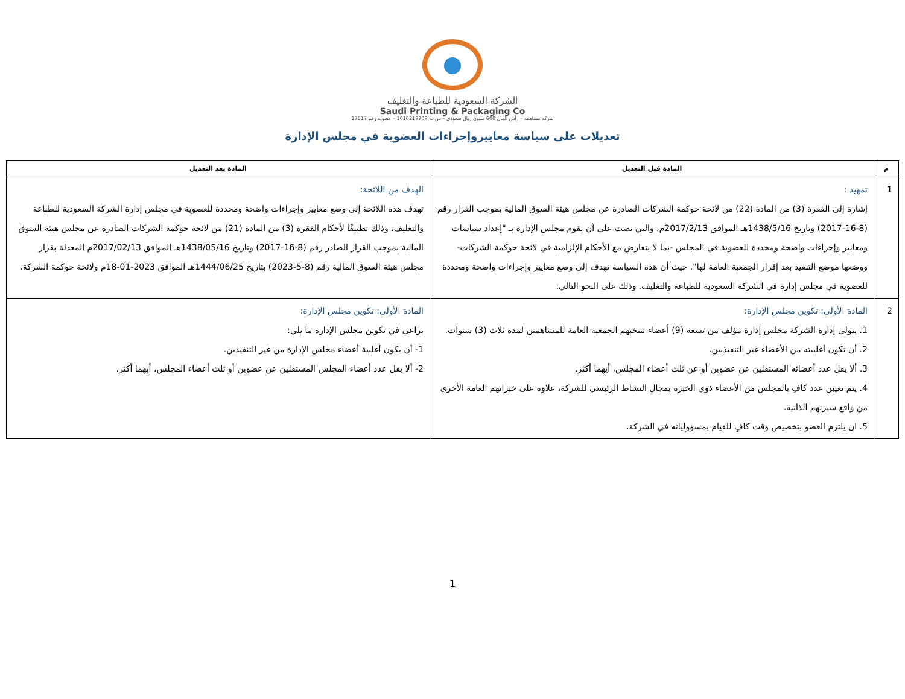الشركة السعودية للطباعة والتغليف
Saudi Printing & Packaging Co
شركة مساهمة – رأس المال 600 مليون ريال سعودي – س.ت 1010219709 – عضوية رقم 17517
تعديلات على سياسة معاييروإجراءات العضوية في مجلس الإدارة
| م | المادة قبل التعديل | المادة بعد التعديل |
| --- | --- | --- |
| 1 | تمهيد : إشارة إلى الفقرة (3) من المادة (22) من لائحة حوكمة الشركات الصادرة عن مجلس هيئة السوق المالية بموجب القرار رقم (8-16-2017) وتاريخ 1438/5/16هـ الموافق 2017/2/13م، والتي نصت على أن يقوم مجلس الإدارة بـ "إعداد سياسات ومعايير وإجراءات واضحة ومحددة للعضوية في المجلس -بما لا يتعارض مع الأحكام الإلزامية في لائحة حوكمة الشركات-ووضعها موضع التنفيذ بعد إقرار الجمعية العامة لها". حيث أن هذه السياسة تهدف إلى وضع معايير وإجراءات واضحة ومحددة للعضوية في مجلس إدارة في الشركة السعودية للطباعة والتغليف. وذلك على النحو التالي: | الهدف من اللائحة: تهدف هذه اللائحة إلى وضع معايير وإجراءات واضحة ومحددة للعضوية في مجلس إدارة الشركة السعودية للطباعة والتغليف، وذلك تطبيقًا لأحكام الفقرة (3) من المادة (21) من لائحة حوكمة الشركات الصادرة عن مجلس هيئة السوق المالية بموجب القرار الصادر رقم (8-16-2017) وتاريخ 1438/05/16هـ الموافق 2017/02/13م المعدلة بقرار مجلس هيئة السوق المالية رقم (8-5-2023) بتاريخ 1444/06/25هـ الموافق 2023-01-18م ولائحة حوكمة الشركة. |
| 2 | المادة الأولى: تكوين مجلس الإدارة: 1. يتولى إدارة الشركة مجلس إدارة مؤلف من تسعة (9) أعضاء تنتخبهم الجمعية العامة للمساهمين لمدة ثلاث (3) سنوات. 2. أن تكون أغلبيته من الأعضاء غير التنفيذيين. 3. ألا يقل عدد أعضائه المستقلين عن عضوين أو عن ثلث أعضاء المجلس، أيهما أكثر. 4. يتم تعيين عدد كافٍ بالمجلس من الأعضاء ذوي الخبرة بمجال النشاط الرئيسي للشركة، علاوة على خبراتهم العامة الأخرى من واقع سيرتهم الذاتية. 5. ان يلتزم العضو بتخصيص وقت كافٍ للقيام بمسؤولياته في الشركة. | المادة الأولى: تكوين مجلس الإدارة: يراعى في تكوين مجلس الإدارة ما يلي: 1- أن يكون أغلبية أعضاء مجلس الإدارة من غير التنفيذين. 2- ألا يقل عدد أعضاء المجلس المستقلين عن عضوين أو ثلث أعضاء المجلس، أيهما أكثر. |
1